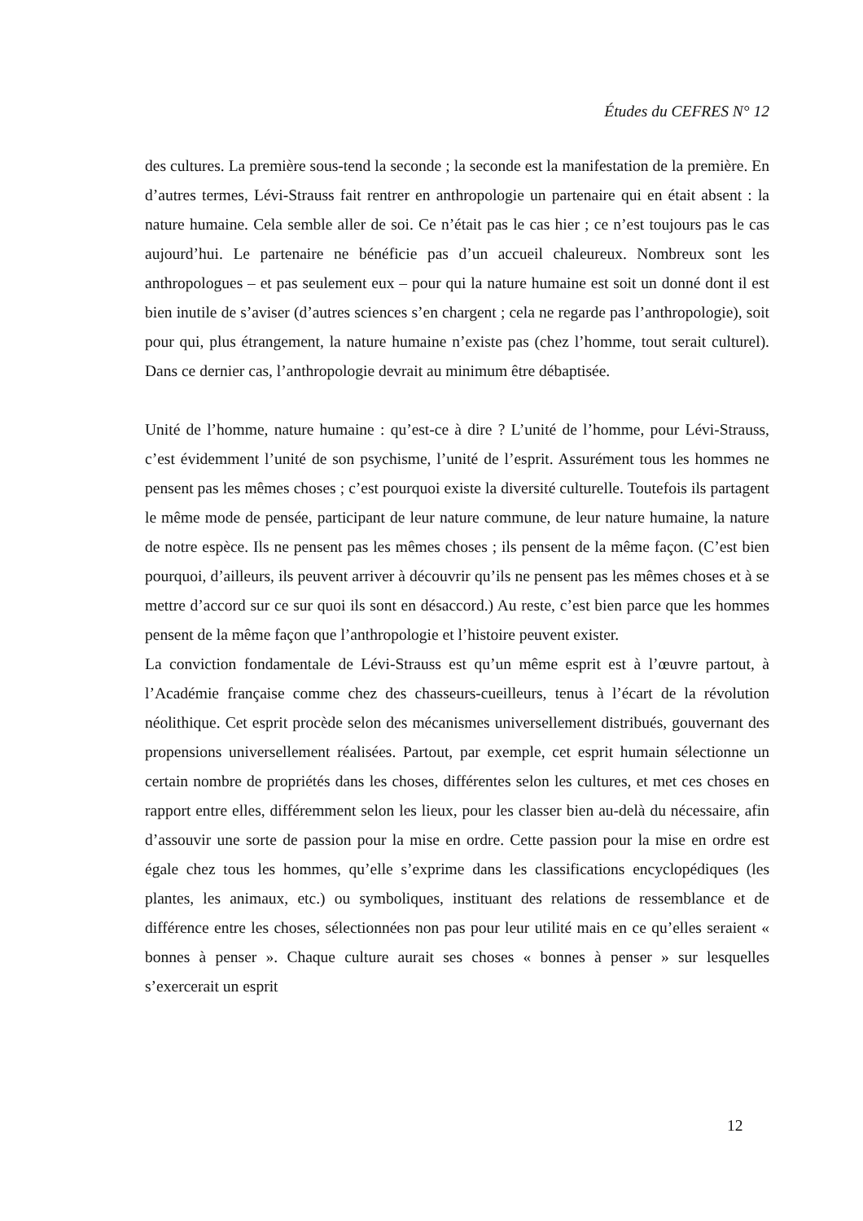Études du CEFRES N° 12
des cultures. La première sous-tend la seconde ; la seconde est la manifestation de la première. En d’autres termes, Lévi-Strauss fait rentrer en anthropologie un partenaire qui en était absent : la nature humaine. Cela semble aller de soi. Ce n’était pas le cas hier ; ce n’est toujours pas le cas aujourd’hui. Le partenaire ne bénéficie pas d’un accueil chaleureux. Nombreux sont les anthropologues – et pas seulement eux – pour qui la nature humaine est soit un donné dont il est bien inutile de s’aviser (d’autres sciences s’en chargent ; cela ne regarde pas l’anthropologie), soit pour qui, plus étrangement, la nature humaine n’existe pas (chez l’homme, tout serait culturel). Dans ce dernier cas, l’anthropologie devrait au minimum être débaptisée.
Unité de l’homme, nature humaine : qu’est-ce à dire ? L’unité de l’homme, pour Lévi-Strauss, c’est évidemment l’unité de son psychisme, l’unité de l’esprit. Assurément tous les hommes ne pensent pas les mêmes choses ; c’est pourquoi existe la diversité culturelle. Toutefois ils partagent le même mode de pensée, participant de leur nature commune, de leur nature humaine, la nature de notre espèce. Ils ne pensent pas les mêmes choses ; ils pensent de la même façon. (C’est bien pourquoi, d’ailleurs, ils peuvent arriver à découvrir qu’ils ne pensent pas les mêmes choses et à se mettre d’accord sur ce sur quoi ils sont en désaccord.) Au reste, c’est bien parce que les hommes pensent de la même façon que l’anthropologie et l’histoire peuvent exister.
La conviction fondamentale de Lévi-Strauss est qu’un même esprit est à l’œuvre partout, à l’Académie française comme chez des chasseurs-cueilleurs, tenus à l’écart de la révolution néolithique. Cet esprit procède selon des mécanismes universellement distribués, gouvernant des propensions universellement réalisées. Partout, par exemple, cet esprit humain sélectionne un certain nombre de propriétés dans les choses, différentes selon les cultures, et met ces choses en rapport entre elles, différemment selon les lieux, pour les classer bien au-delà du nécessaire, afin d’assouvir une sorte de passion pour la mise en ordre. Cette passion pour la mise en ordre est égale chez tous les hommes, qu’elle s’exprime dans les classifications encyclopédiques (les plantes, les animaux, etc.) ou symboliques, instituant des relations de ressemblance et de différence entre les choses, sélectionnées non pas pour leur utilité mais en ce qu’elles seraient « bonnes à penser ». Chaque culture aurait ses choses « bonnes à penser » sur lesquelles s’exercerait un esprit
12